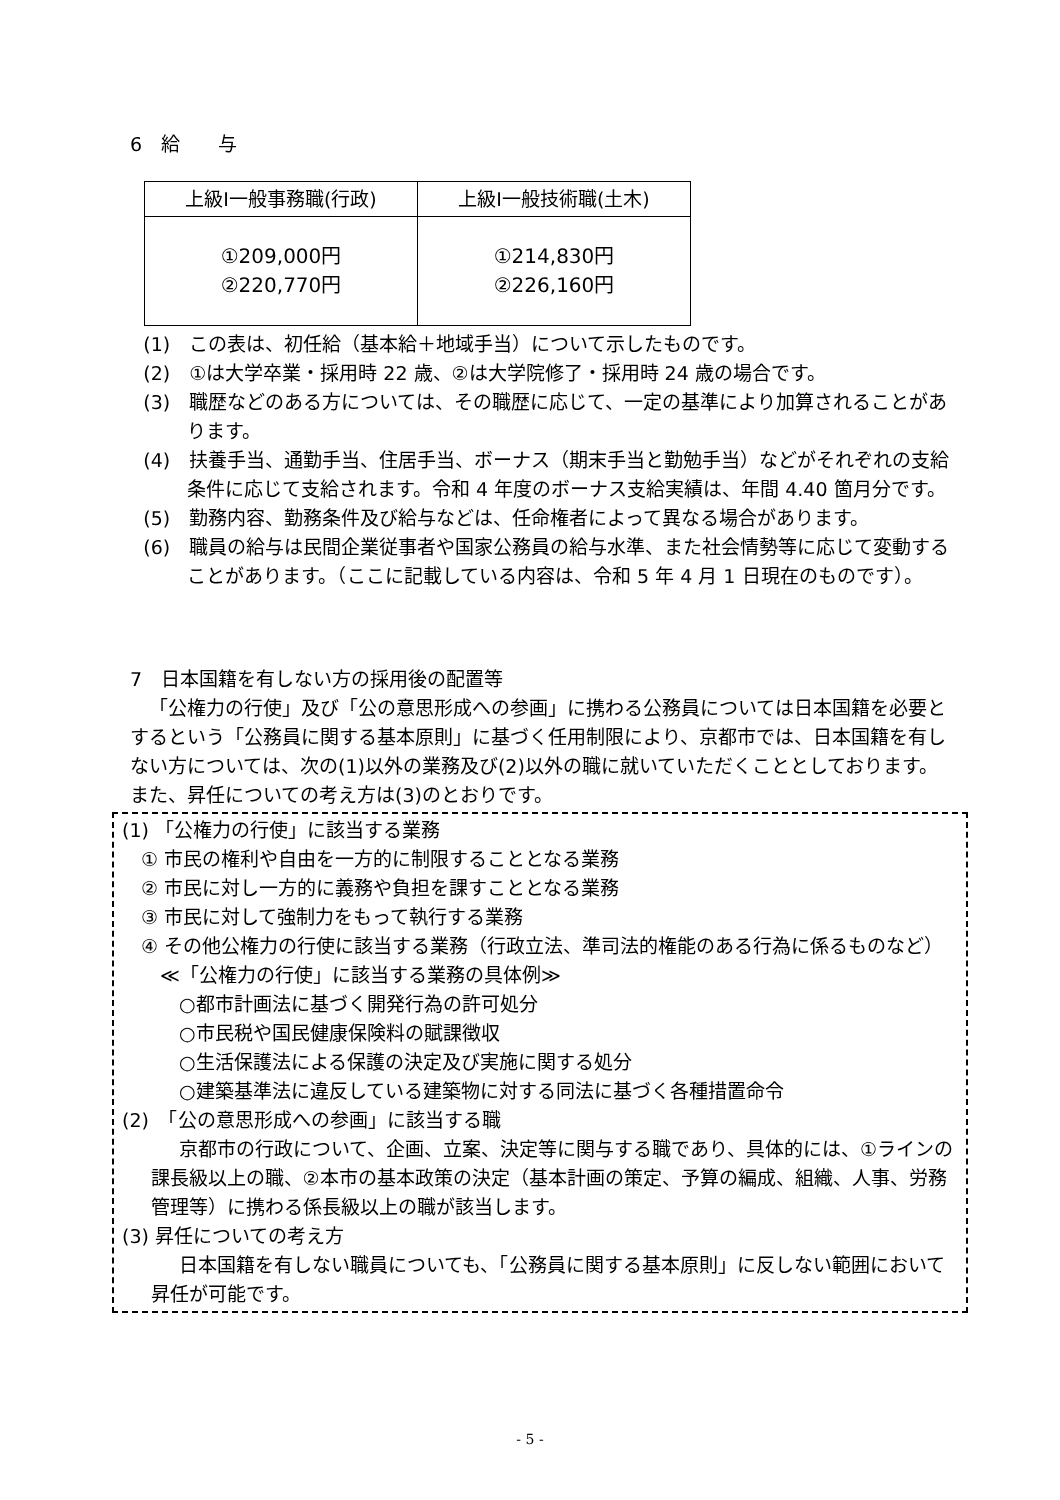6　給　　与
| 上級Ⅰ一般事務職(行政) | 上級Ⅰ一般技術職(土木) |
| --- | --- |
| ①209,000円 ②220,770円 | ①214,830円 ②226,160円 |
(1)　この表は、初任給（基本給＋地域手当）について示したものです。
(2)　①は大学卒業・採用時 22 歳、②は大学院修了・採用時 24 歳の場合です。
(3)　職歴などのある方については、その職歴に応じて、一定の基準により加算されることがあります。
(4)　扶養手当、通勤手当、住居手当、ボーナス（期末手当と勤勉手当）などがそれぞれの支給条件に応じて支給されます。令和 4 年度のボーナス支給実績は、年間 4.40 箇月分です。
(5)　勤務内容、勤務条件及び給与などは、任命権者によって異なる場合があります。
(6)　職員の給与は民間企業従事者や国家公務員の給与水準、また社会情勢等に応じて変動することがあります。（ここに記載している内容は、令和 5 年 4 月 1 日現在のものです）。
7　日本国籍を有しない方の採用後の配置等
「公権力の行使」及び「公の意思形成への参画」に携わる公務員については日本国籍を必要とするという「公務員に関する基本原則」に基づく任用制限により、京都市では、日本国籍を有しない方については、次の(1)以外の業務及び(2)以外の職に就いていただくこととしております。また、昇任についての考え方は(3)のとおりです。
(1) 「公権力の行使」に該当する業務
　① 市民の権利や自由を一方的に制限することとなる業務
　② 市民に対し一方的に義務や負担を課すこととなる業務
　③ 市民に対して強制力をもって執行する業務
　④ その他公権力の行使に該当する業務（行政立法、準司法的権能のある行為に係るものなど）
　　≪「公権力の行使」に該当する業務の具体例≫
　　　○都市計画法に基づく開発行為の許可処分
　　　○市民税や国民健康保険料の賦課徴収
　　　○生活保護法による保護の決定及び実施に関する処分
　　　○建築基準法に違反している建築物に対する同法に基づく各種措置命令
(2)　「公の意思形成への参画」に該当する職
京都市の行政について、企画、立案、決定等に関与する職であり、具体的には、①ラインの課長級以上の職、②本市の基本政策の決定（基本計画の策定、予算の編成、組織、人事、労務管理等）に携わる係長級以上の職が該当します。
(3) 昇任についての考え方
日本国籍を有しない職員についても、「公務員に関する基本原則」に反しない範囲において昇任が可能です。
- 5 -